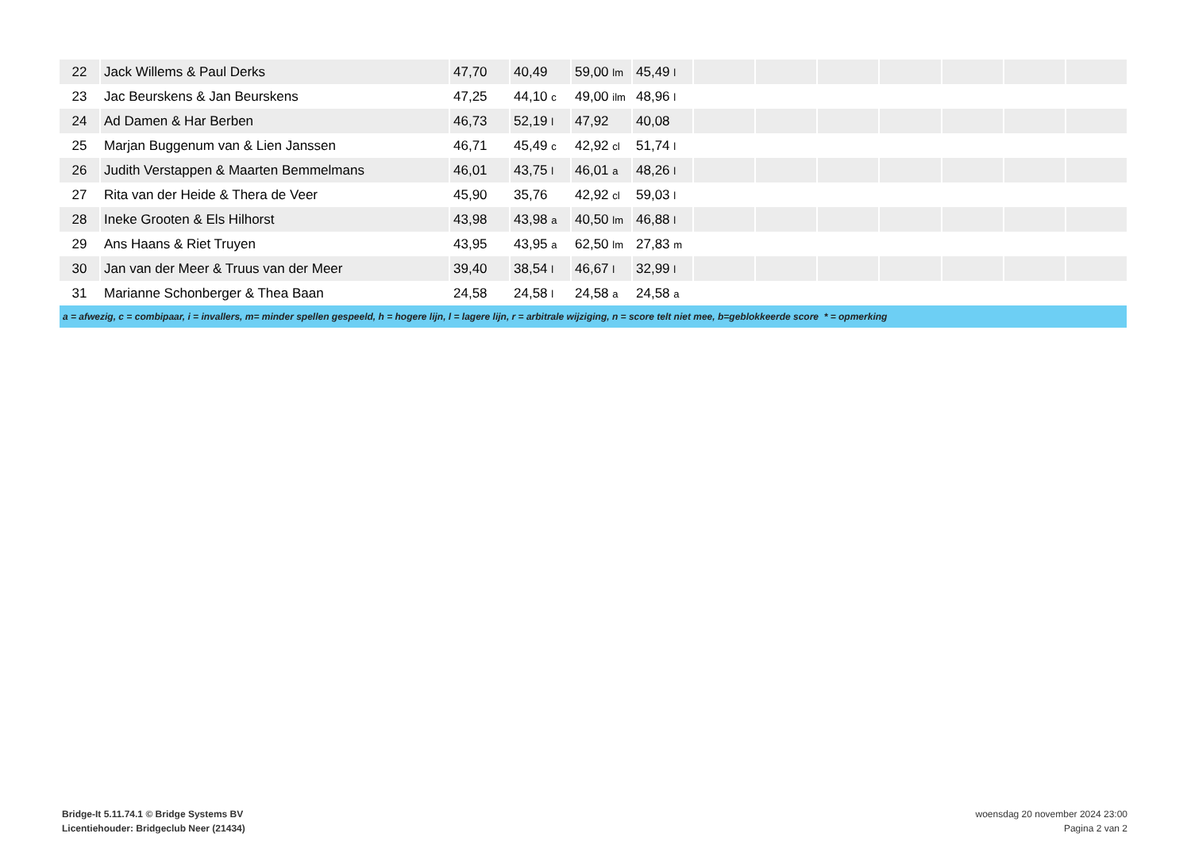| 22 | Jack Willems & Paul Derks | 47,70 | 40,49 | 59,00 lm | 45,49 l | | | | | | | |
| 23 | Jac Beurskens & Jan Beurskens | 47,25 | 44,10 c | 49,00 ilm | 48,96 l | | | | | | | |
| 24 | Ad Damen & Har Berben | 46,73 | 52,19 l | 47,92 | 40,08 | | | | | | | |
| 25 | Marjan Buggenum van & Lien Janssen | 46,71 | 45,49 c | 42,92 cl | 51,74 l | | | | | | | |
| 26 | Judith Verstappen & Maarten Bemmelmans | 46,01 | 43,75 l | 46,01 a | 48,26 l | | | | | | | |
| 27 | Rita van der Heide & Thera de Veer | 45,90 | 35,76 | 42,92 cl | 59,03 l | | | | | | | |
| 28 | Ineke Grooten & Els Hilhorst | 43,98 | 43,98 a | 40,50 lm | 46,88 l | | | | | | | |
| 29 | Ans Haans & Riet Truyen | 43,95 | 43,95 a | 62,50 lm | 27,83 m | | | | | | | |
| 30 | Jan van der Meer & Truus van der Meer | 39,40 | 38,54 l | 46,67 l | 32,99 l | | | | | | | |
| 31 | Marianne Schonberger & Thea Baan | 24,58 | 24,58 l | 24,58 a | 24,58 a | | | | | | | |
| a = afwezig, c = combipaar, i = invallers, m= minder spellen gespeeld, h = hogere lijn, l = lagere lijn, r = arbitrale wijziging, n = score telt niet mee, b=geblokkeerde score * = opmerking | | | | | | | | | | | | |
Bridge-It 5.11.74.1 © Bridge Systems BV
Licentiehouder: Bridgeclub Neer (21434)
woensdag 20 november 2024 23:00
Pagina 2 van 2